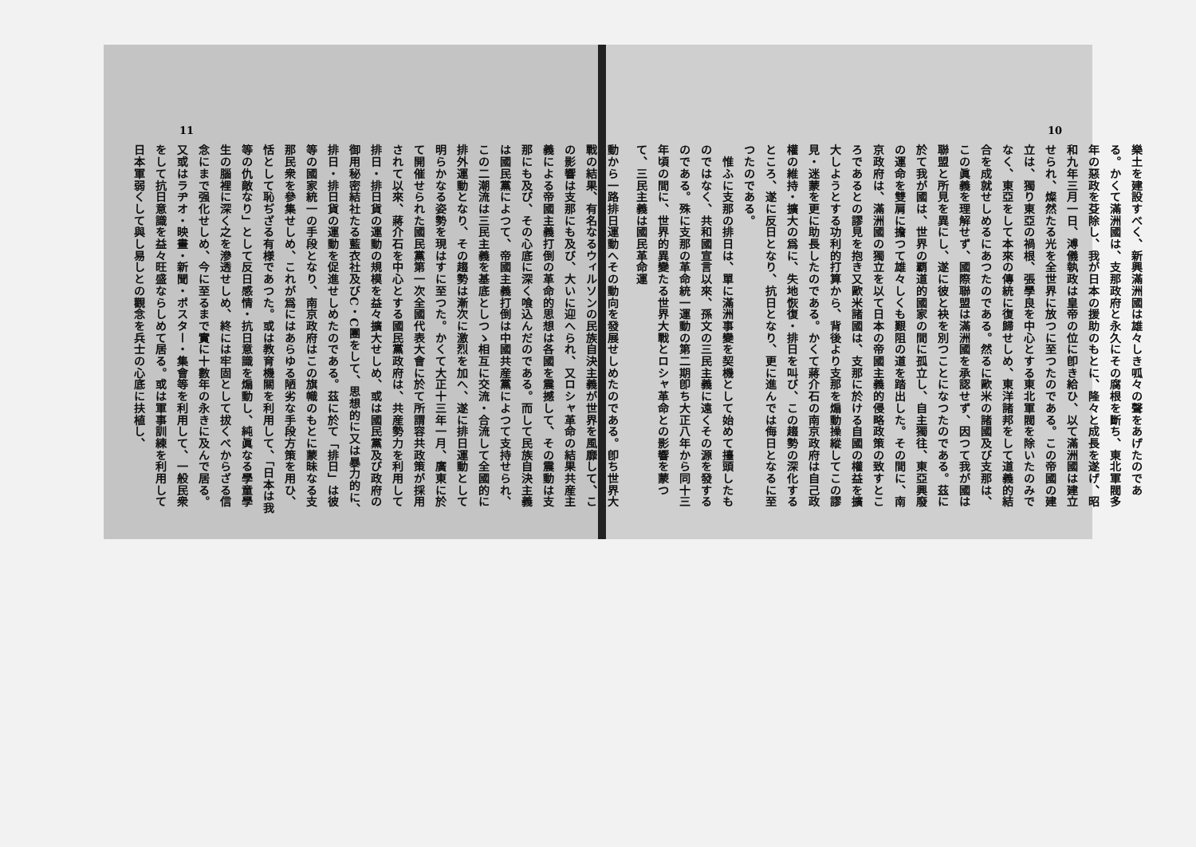10
樂土を建設すべく、新興滿洲國は雄々しき呱々の聲をあげたのである。かくて滿洲國は、支那政府と永久にその腐根を斷ち、東北軍閥多年の惡政を芟除し、我が日本の援助のもとに、隆々と成長を遂げ、昭和九年三月一日、溥儀執政は皇帝の位に卽き給ひ、以て滿洲國は建立せられ、燦然たる光を全世界に放つに至つたのである。この帝國の建立は、獨り東亞の禍根、張學良を中心とする東北軍閥を除いたのみでなく、東亞をして本來の傳統に復歸せしめ、東洋諸邦をして道義的結合を成就せしめるにあつたのである。然るに歐米の諸國及び支那は、この眞義を理解せず、國際聯盟は滿洲國を承認せず、因つて我が國は聯盟と所見を異にし、遂に彼と袂を別つことになつたのである。茲に於て我が國は、世界の覇道的國家の間に孤立し、自主獨往、東亞興廢の運命を雙肩に擔つて雄々しくも艱阻の道を踏出した。その間に、南京政府は、滿洲國の獨立を以て日本の帝國主義的侵略政策の致すところであるとの謬見を抱き又歐米諸國は、支那に於ける自國の權益を擴大しようとする功利的打算から、背後より支那を煽動操縱してこの謬見・迷蒙を更に助長したのである。かくて蔣介石の南京政府は自己政權の維持・擴大の爲に、失地恢復・排日を叫び、この趨勢の深化するところ、遂に反日となり、抗日となり、更に進んでは侮日となるに至つたのである。
　惟ふに支那の排日は、單に滿洲事變を契機として始めて擡頭したものではなく、共和國宣言以來、孫文の三民主義に遠くその源を發するのである。殊に支那の革命統一運動の第二期卽ち大正八年から同十三年頃の間に、世界的異變たる世界大戰とロシャ革命との影響を蒙つて、三民主義は國民革命運
11
動から一路排日運動へその動向を發展せしめたのである。卽ち世界大戰の結果、有名なるウィルソンの民族自決主義が世界を風靡して、この影響は支那にも及び、大いに迎へられ、又ロシャ革命の結果共産主義による帝國主義打倒の革命的思想は各國を震撼して、その震動は支那にも及び、その心底に深く喰込んだのである。而して民族自決主義は國民黨によつて、帝國主義打倒は中國共産黨によつて支持せられ、この二潮流は三民主義を基底としつゝ相互に交流・合流して全國的に排外運動となり、その趨勢は漸次に激烈を加へ、遂に排日運動として明らかなる姿勢を現はすに至つた。かくて大正十三年一月、廣東に於て開催せられた國民黨第一次全國代表大會に於て所謂容共政策が採用されて以來、蔣介石を中心とする國民黨政府は、共産勢力を利用して排日・排日貨の運動の規模を益々擴大せしめ、或は國民黨及び政府の御用秘密結社たる藍衣社及びC・C團をして、思想的に又は暴力的に、排日・排日貨の運動を促進せしめたのである。茲に於て「排日」は彼等の國家統一の手段となり、南京政府はこの旗幟のもとに蒙昧なる支那民衆を參集せしめ、これが爲にはあらゆる陋劣な手段方策を用ひ、恬として恥ぢざる有様であつた。或は教育機關を利用して、「日本は我等の仇敵なり」として反日感情・抗日意識を煽動し、純眞なる學童學生の腦裡に深く之を滲透せしめ、終には牢固として拔くべからざる信念にまで强化せしめ、今に至るまで實に十數年の永きに及んで居る。又或はラヂオ・映畫・新聞・ポスター・集會等を利用して、一般民衆をして抗日意識を益々旺盛ならしめて居る。或は軍事訓練を利用して日本軍弱くして與し易しとの觀念を兵士の心底に扶植し、